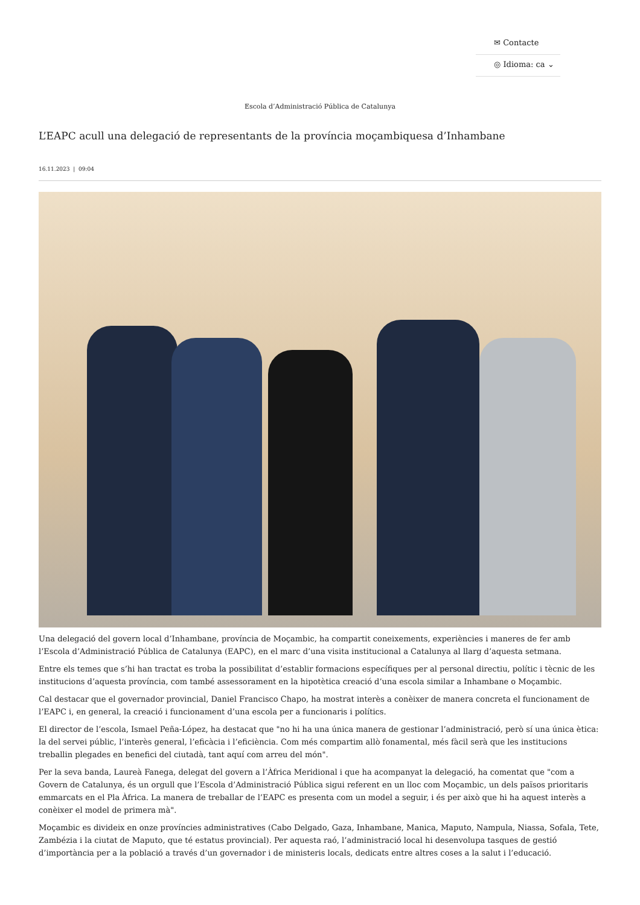✉ Contacte
◎ Idioma: ca ⌄
Escola d’Administració Pública de Catalunya
L’EAPC acull una delegació de representants de la província moçambiquesa d’Inhambane
16.11.2023 | 09:04
Una delegació del govern local d’Inhambane, província de Moçambic, ha compartit coneixements, experiències i maneres de fer amb l’Escola d’Administració Pública de Catalunya (EAPC), en el marc d’una visita institucional a Catalunya al llarg d’aquesta setmana.
Entre els temes que s’hi han tractat es troba la possibilitat d’establir formacions específiques per al personal directiu, polític i tècnic de les institucions d’aquesta província, com també assessorament en la hipotètica creació d’una escola similar a Inhambane o Moçambic.
Cal destacar que el governador provincial, Daniel Francisco Chapo, ha mostrat interès a conèixer de manera concreta el funcionament de l’EAPC i, en general, la creació i funcionament d’una escola per a funcionaris i polítics.
El director de l’escola, Ismael Peña-López, ha destacat que "no hi ha una única manera de gestionar l’administració, però sí una única ètica: la del servei públic, l’interès general, l’eficàcia i l’eficiència. Com més compartim allò fonamental, més fàcil serà que les institucions treballin plegades en benefici del ciutadà, tant aquí com arreu del món".
Per la seva banda, Laureà Fanega, delegat del govern a l’Àfrica Meridional i que ha acompanyat la delegació, ha comentat que "com a Govern de Catalunya, és un orgull que l’Escola d’Administració Pública sigui referent en un lloc com Moçambic, un dels països prioritaris emmarcats en el Pla Àfrica. La manera de treballar de l’EAPC es presenta com un model a seguir, i és per això que hi ha aquest interès a conèixer el model de primera mà".
Moçambic es divideix en onze províncies administratives (Cabo Delgado, Gaza, Inhambane, Manica, Maputo, Nampula, Niassa, Sofala, Tete, Zambézia i la ciutat de Maputo, que té estatus provincial). Per aquesta raó, l’administració local hi desenvolupa tasques de gestió d’importància per a la població a través d’un governador i de ministeris locals, dedicats entre altres coses a la salut i l’educació.